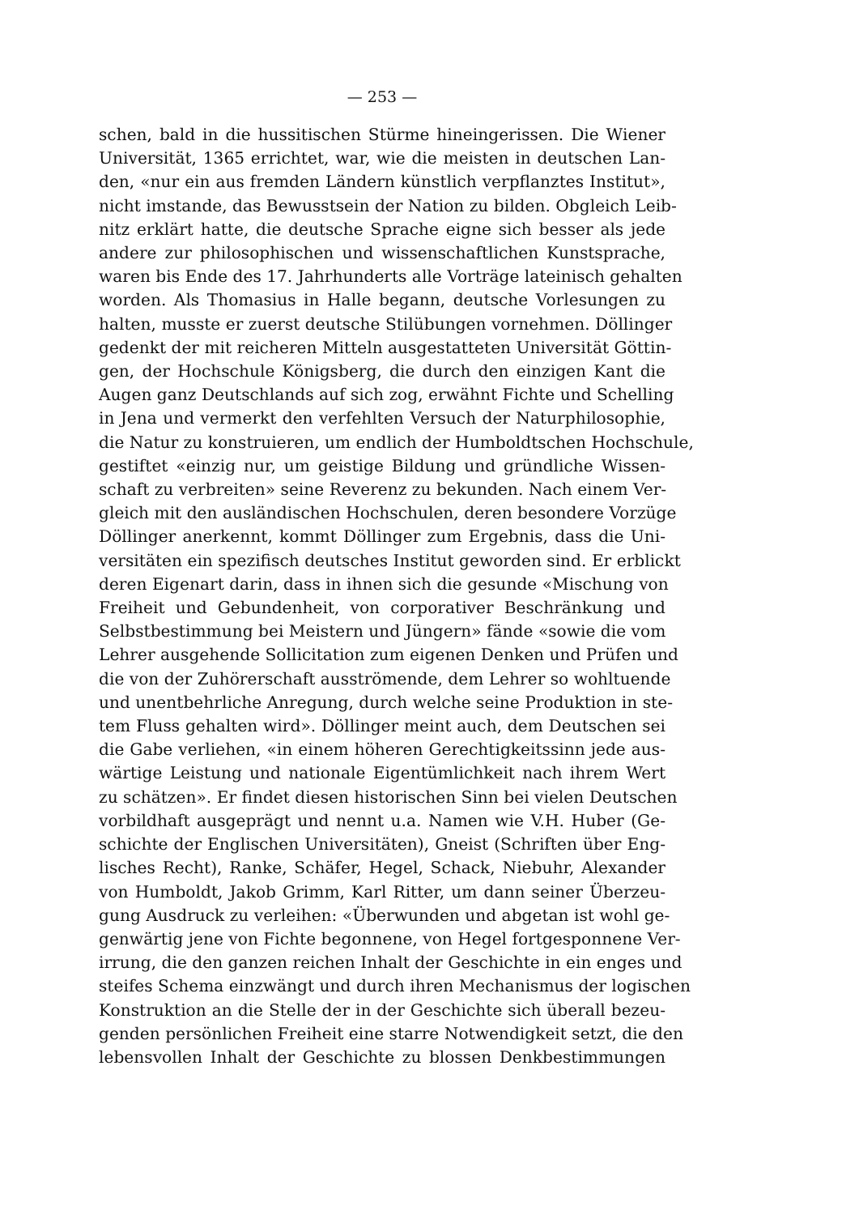— 253 —
schen, bald in die hussitischen Stürme hineingerissen. Die Wiener
Universität, 1365 errichtet, war, wie die meisten in deutschen Lan-
den, «nur ein aus fremden Ländern künstlich verpflanztes Institut»,
nicht imstande, das Bewusstsein der Nation zu bilden. Obgleich Leib-
nitz erklärt hatte, die deutsche Sprache eigne sich besser als jede
andere zur philosophischen und wissenschaftlichen Kunstsprache,
waren bis Ende des 17. Jahrhunderts alle Vorträge lateinisch gehalten
worden. Als Thomasius in Halle begann, deutsche Vorlesungen zu
halten, musste er zuerst deutsche Stilübungen vornehmen. Döllinger
gedenkt der mit reicheren Mitteln ausgestatteten Universität Göttin-
gen, der Hochschule Königsberg, die durch den einzigen Kant die
Augen ganz Deutschlands auf sich zog, erwähnt Fichte und Schelling
in Jena und vermerkt den verfehlten Versuch der Naturphilosophie,
die Natur zu konstruieren, um endlich der Humboldtschen Hochschule,
gestiftet «einzig nur, um geistige Bildung und gründliche Wissen-
schaft zu verbreiten» seine Reverenz zu bekunden. Nach einem Ver-
gleich mit den ausländischen Hochschulen, deren besondere Vorzüge
Döllinger anerkennt, kommt Döllinger zum Ergebnis, dass die Uni-
versitäten ein spezifisch deutsches Institut geworden sind. Er erblickt
deren Eigenart darin, dass in ihnen sich die gesunde «Mischung von
Freiheit und Gebundenheit, von corporativer Beschränkung und
Selbstbestimmung bei Meistern und Jüngern» fände «sowie die vom
Lehrer ausgehende Sollicitation zum eigenen Denken und Prüfen und
die von der Zuhörerschaft ausströmende, dem Lehrer so wohltuende
und unentbehrliche Anregung, durch welche seine Produktion in ste-
tem Fluss gehalten wird». Döllinger meint auch, dem Deutschen sei
die Gabe verliehen, «in einem höheren Gerechtigkeitssinn jede aus-
wärtige Leistung und nationale Eigentümlichkeit nach ihrem Wert
zu schätzen». Er findet diesen historischen Sinn bei vielen Deutschen
vorbildhaft ausgeprägt und nennt u.a. Namen wie V.H. Huber (Ge-
schichte der Englischen Universitäten), Gneist (Schriften über Eng-
lisches Recht), Ranke, Schäfer, Hegel, Schack, Niebuhr, Alexander
von Humboldt, Jakob Grimm, Karl Ritter, um dann seiner Überzeu-
gung Ausdruck zu verleihen: «Überwunden und abgetan ist wohl ge-
genwärtig jene von Fichte begonnene, von Hegel fortgesponnene Ver-
irrung, die den ganzen reichen Inhalt der Geschichte in ein enges und
steifes Schema einzwängt und durch ihren Mechanismus der logischen
Konstruktion an die Stelle der in der Geschichte sich überall bezeu-
genden persönlichen Freiheit eine starre Notwendigkeit setzt, die den
lebensvollen Inhalt der Geschichte zu blossen Denkbestimmungen